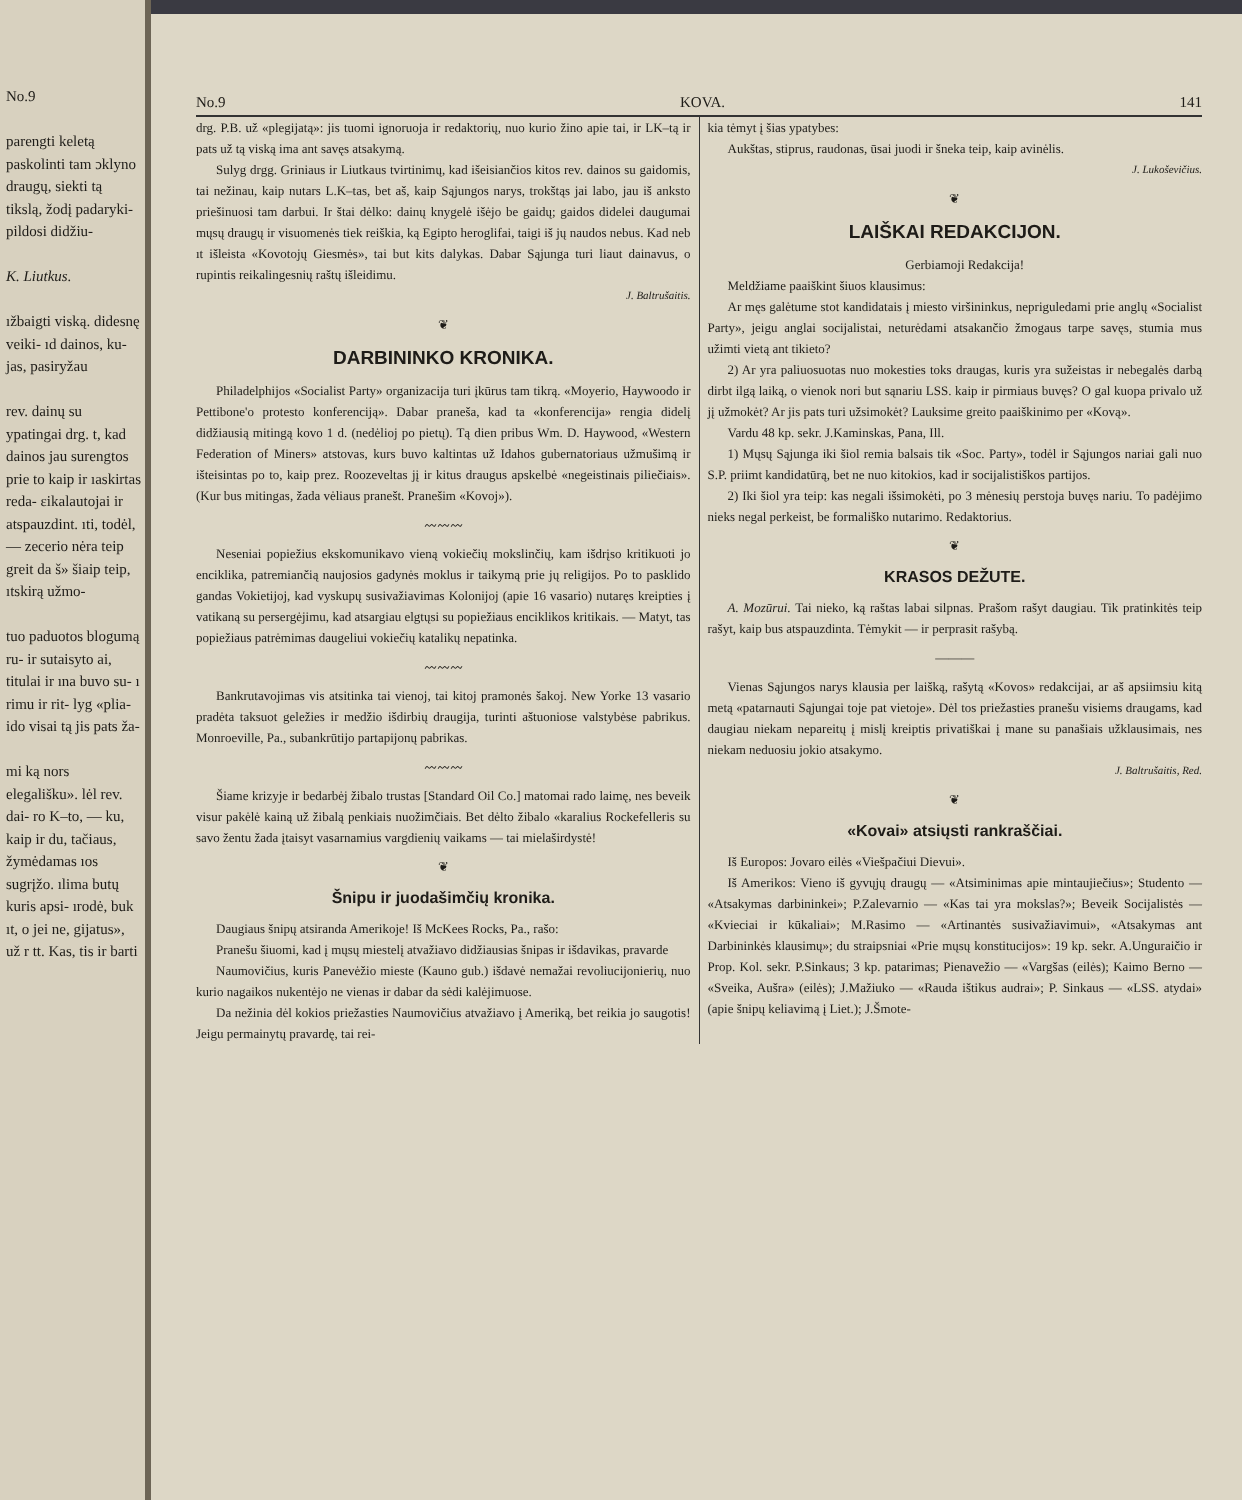No.9
parengti keletą paskolinti tam ɔklyno draugų, siekti tą tikslą, žodį padaryki- pildosi didžiu-
K. Liutkus.
ıžbaigti viską. didesnę veiki- ıd dainos, ku- jas, pasiryžau
rev. dainų su ypatingai drg. t, kad dainos jau surengtos prie to kaip ir ıaskirtas reda- ɛikalautojai ir atspauzdint. ıti, todėl, — zecerio nėra teip greit da š» šiaip teip, ıtskirą užmo-
tuo paduotos blogumą ru- ir sutaisyto ai, titulai ir ına buvo su- ı rimu ir rit- lyg «plia- ido visai tą jis pats ža-
mi ką nors elegališku». lėl rev. dai- ro K–to, — ku, kaip ir du, tačiaus, žymėdamas ıos sugrįžo. ılima butų kuris apsi- ırodė, buk ıt, o jei ne, gijatus», už r tt. Kas, tis ir barti
No.9 KOVA. 141
drg. P.B. už «plegijatą»: jis tuomi ignoruoja ir redaktorių, nuo kurio žino apie tai, ir LK–tą ir pats už tą viską ima ant savęs atsakymą.
Sulyg drgg. Griniaus ir Liutkaus tvirtinimų, kad išeisiančios kitos rev. dainos su gaidomis, tai nežinau, kaip nutars L.K–tas, bet aš, kaip Sąjungos narys, trokštąs jai labo, jau iš anksto priešinuosi tam darbui. Ir štai dėlko: dainų knygelė išėjo be gaidų; gaidos didelei daugumai mųsų draugų ir visuomenės tiek reiškia, ką Egipto heroglifai, taigi iš jų naudos nebus. Kad neb ıt išleista «Kovotojų Giesmės», tai but kits dalykas. Dabar Sąjunga turi liaut dainavus, o rupintis reikalingesnių raštų išleidimu.
J. Baltrušaitis.
❦
DARBININKO KRONIKA.
Philadelphijos «Socialist Party» organizacija turi įkūrus tam tikrą. «Moyerio, Haywoodo ir Pettibone'o protesto konferenciją». Dabar praneša, kad ta «konferencija» rengia didelį didžiausią mitingą kovo 1 d. (nedėlioj po pietų). Tą dien pribus Wm. D. Haywood, «Western Federation of Miners» atstovas, kurs buvo kaltintas už Idahos gubernatoriaus užmušimą ir išteisintas po to, kaip prez. Roozeveltas jį ir kitus draugus apskelbė «negeistinais piliečiais». (Kur bus mitingas, žada vėliaus pranešt. Pranešim «Kovoj»).
〰〰〰
Neseniai popiežius ekskomunikavo vieną vokiečių mokslinčių, kam išdrįso kritikuoti jo enciklika, patremiančią naujosios gadynės moklus ir taikymą prie jų religijos. Po to pasklido gandas Vokietijoj, kad vyskupų susivažiavimas Kolonijoj (apie 16 vasario) nutaręs kreipties į vatikaną su persergėjimu, kad atsargiau elgtųsi su popiežiaus enciklikos kritikais. — Matyt, tas popiežiaus patrėmimas daugeliui vokiečių katalikų nepatinka.
〰〰〰
Bankrutavojimas vis atsitinka tai vienoj, tai kitoj pramonės šakoj. New Yorke 13 vasario pradėta taksuot geležies ir medžio išdirbių draugija, turinti aštuoniose valstybėse pabrikus. Monroeville, Pa., subankrūtijo partapijonų pabrikas.
〰〰〰
Šiame krizyje ir bedarbėj žibalo trustas [Standard Oil Co.] matomai rado laimę, nes beveik visur pakėlė kainą už žibalą penkiais nuožimčiais. Bet dėlto žibalo «karalius Rockefelleris su savo žentu žada įtaisyt vasarnamius vargdienių vaikams — tai mielaširdystė!
❦
Šnipu ir juodašimčių kronika.
Daugiaus šnipų atsiranda Amerikoje! Iš McKees Rocks, Pa., rašo:
Pranešu šiuomi, kad į mųsų miestelį atvažiavo didžiausias šnipas ir išdavikas, pravarde
Naumovičius, kuris Panevėžio mieste (Kauno gub.) išdavė nemažai revoliucijonierių, nuo kurio nagaikos nukentėjo ne vienas ir dabar da sėdi kalėjimuose.
Da nežinia dėl kokios priežasties Naumovičius atvažiavo į Ameriką, bet reikia jo saugotis! Jeigu permainytų pravardę, tai rei-
kia tėmyt į šias ypatybes:
Aukštas, stiprus, raudonas, ūsai juodi ir šneka teip, kaip avinėlis.
J. Lukoševičius.
❦
LAIŠKAI REDAKCIJON.
Gerbiamoji Redakcija!
Meldžiame paaiškint šiuos klausimus:
Ar męs galėtume stot kandidatais į miesto viršininkus, nepriguledami prie anglų «Socialist Party», jeigu anglai socijalistai, neturėdami atsakančio žmogaus tarpe savęs, stumia mus užimti vietą ant tikieto?
2) Ar yra paliuosuotas nuo mokesties toks draugas, kuris yra sužeistas ir nebegalės darbą dirbt ilgą laiką, o vienok nori but sąnariu LSS. kaip ir pirmiaus buvęs? O gal kuopa privalo už jį užmokėt? Ar jis pats turi užsimokėt? Lauksime greito paaiškinimo per «Kovą».
Vardu 48 kp. sekr. J.Kaminskas, Pana, Ill.
1) Mųsų Sąjunga iki šiol remia balsais tik «Soc. Party», todėl ir Sąjungos nariai gali nuo S.P. priimt kandidatūrą, bet ne nuo kitokios, kad ir socijalistiškos partijos.
2) Iki šiol yra teip: kas negali išsimokėti, po 3 mėnesių perstoja buvęs nariu. To padėjimo nieks negal perkeist, be formališko nutarimo. Redaktorius.
❦
KRASOS DEŽUTE.
A. Mozūrui. Tai nieko, ką raštas labai silpnas. Prašom rašyt daugiau. Tik pratinkitės teip rašyt, kaip bus atspauzdinta. Tėmykit — ir perprasit rašybą.
———
Vienas Sąjungos narys klausia per laišką, rašytą «Kovos» redakcijai, ar aš apsiimsiu kitą metą «patarnauti Sąjungai toje pat vietoje». Dėl tos priežasties pranešu visiems draugams, kad daugiau niekam nepareitų į mislį kreiptis privatiškai į mane su panašiais užklausimais, nes niekam neduosiu jokio atsakymo.
J. Baltrušaitis, Red.
❦
«Kovai» atsiųsti rankraščiai.
Iš Europos: Jovaro eilės «Viešpačiui Dievui».
Iš Amerikos: Vieno iš gyvųjų draugų — «Atsiminimas apie mintaujiečius»; Studento — «Atsakymas darbininkei»; P.Zalevarnio — «Kas tai yra mokslas?»; Beveik Socijalistės — «Kvieciai ir kūkaliai»; M.Rasimo — «Artinantės susivažiavimui», «Atsakymas ant Darbininkės klausimų»; du straipsniai «Prie mųsų konstitucijos»: 19 kp. sekr. A.Unguraičio ir Prop. Kol. sekr. P.Sinkaus; 3 kp. patarimas; Pienavežio — «Vargšas (eilės); Kaimo Berno — «Sveika, Aušra» (eilės); J.Mažiuko — «Rauda ištikus audrai»; P. Sinkaus — «LSS. atydai» (apie šnipų keliavimą į Liet.); J.Šmote-